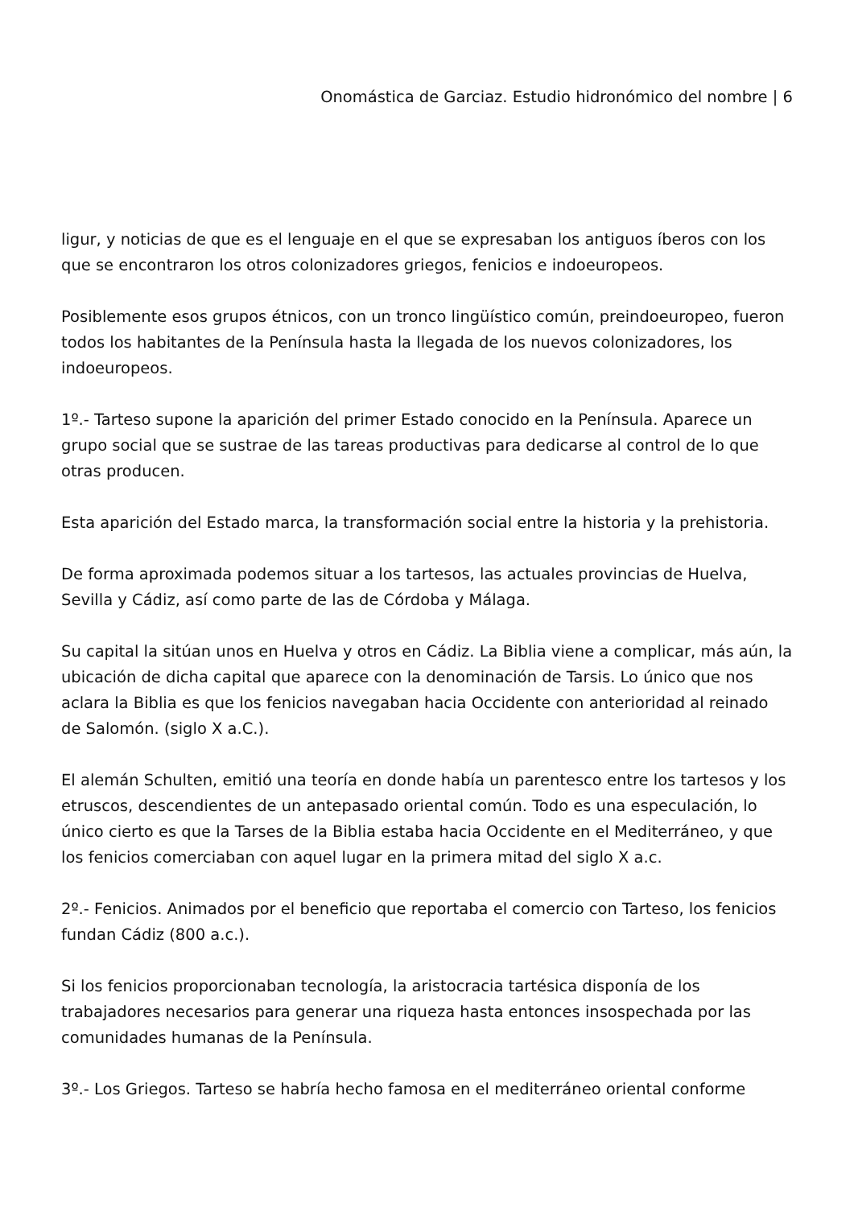Onomástica de Garciaz. Estudio hidronómico del nombre | 6
ligur, y noticias de que es el lenguaje en el que se expresaban los antiguos íberos con los que se encontraron los otros colonizadores griegos, fenicios e indoeuropeos.
Posiblemente esos grupos étnicos, con un tronco lingüístico común, preindoeuropeo, fueron todos los habitantes de la Península hasta la llegada de los nuevos colonizadores, los indoeuropeos.
1º.- Tarteso supone la aparición del primer Estado conocido en la Península. Aparece un grupo social que se sustrae de las tareas productivas para dedicarse al control de lo que otras producen.
Esta aparición del Estado marca, la transformación social entre la historia y la prehistoria.
De forma aproximada podemos situar a los tartesos, las actuales provincias de Huelva, Sevilla y Cádiz, así como parte de las de Córdoba y Málaga.
Su capital la sitúan unos en Huelva y otros en Cádiz. La Biblia viene a complicar, más aún, la ubicación de dicha capital que aparece con la denominación de Tarsis. Lo único que nos aclara la Biblia es que los fenicios navegaban hacia Occidente con anterioridad al reinado de Salomón. (siglo X a.C.).
El alemán Schulten, emitió una teoría en donde había un parentesco entre los tartesos y los etruscos, descendientes de un antepasado oriental común. Todo es una especulación, lo único cierto es que la Tarses de la Biblia estaba hacia Occidente en el Mediterráneo, y que los fenicios comerciaban con aquel lugar en la primera mitad del siglo X a.c.
2º.- Fenicios. Animados por el beneficio que reportaba el comercio con Tarteso, los fenicios fundan Cádiz (800 a.c.).
Si los fenicios proporcionaban tecnología, la aristocracia tartésica disponía de los trabajadores necesarios para generar una riqueza hasta entonces insospechada por las comunidades humanas de la Península.
3º.- Los Griegos. Tarteso se habría hecho famosa en el mediterráneo oriental conforme